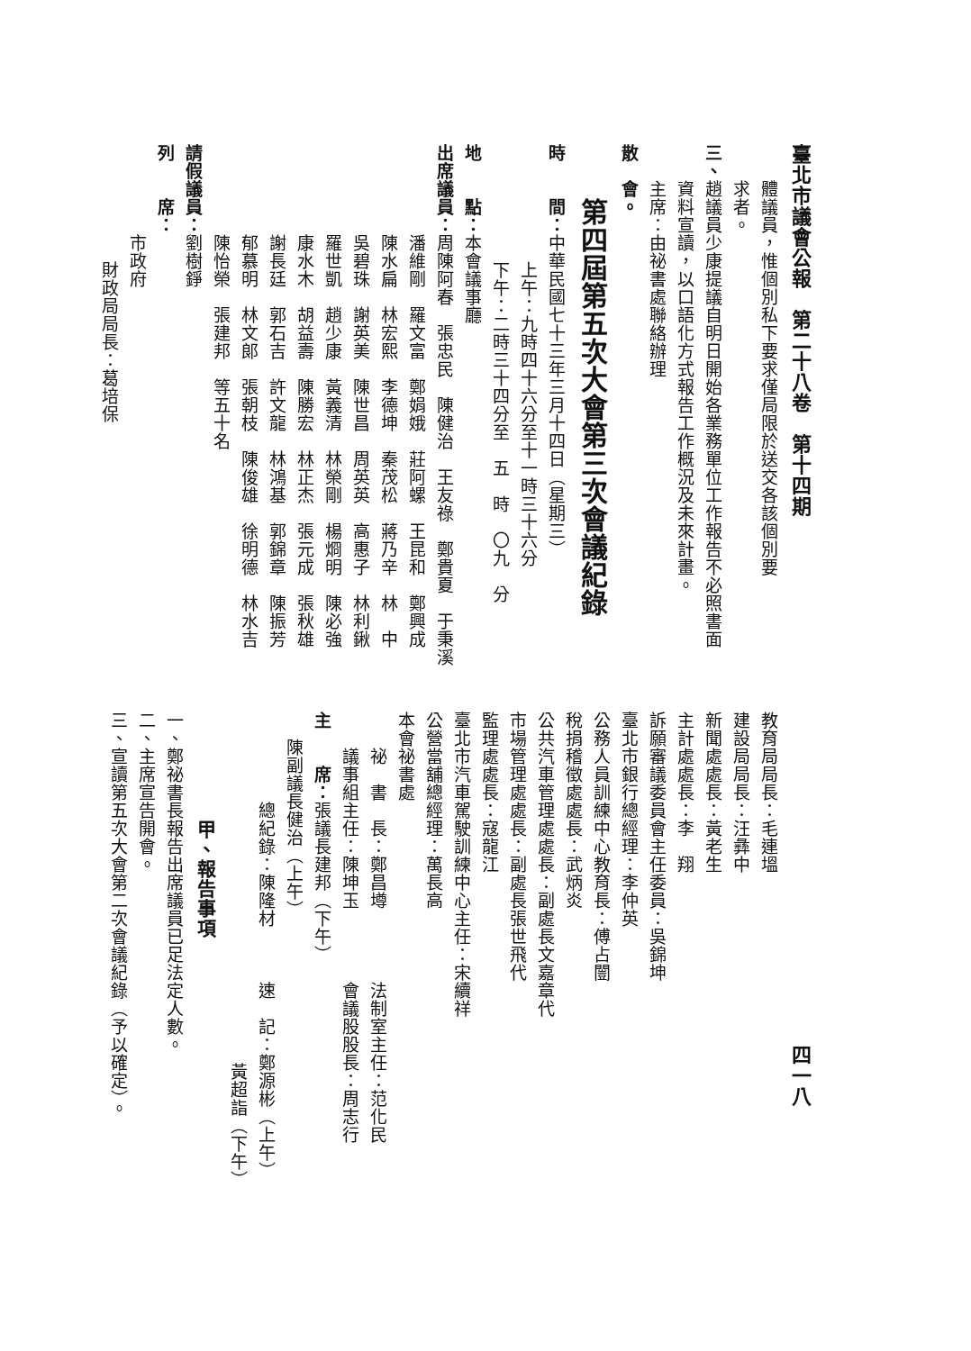臺北市議會公報　第二十八卷　第十四期
體議員，惟個別私下要求僅局限於送交各該個別要
求者。
三、趙議員少康提議自明日開始各業務單位工作報告不必照書面
資料宣讀，以口語化方式報告工作概況及未來計畫。
主席：由祕書處聯絡辦理
散　會。
第四屆第五次大會第三次會議紀錄
時　　間：中華民國七十三年三月十四日（星期三）
上午：九時四十六分至十一時三十六分
下午：二時三十四分至　五　時　〇九　分
地　　點：本會議事廳
出席議員：周陳阿春　張忠民　陳健治　王友祿　鄭貴夏　于秉溪
潘維剛　羅文富　鄭娟娥　莊阿螺　王昆和　鄭興成
陳水扁　林宏熙　李德坤　秦茂松　蔣乃辛　林　中
吳碧珠　謝英美　陳世昌　周英英　高惠子　林利鍬
羅世凱　趙少康　黃義清　林榮剛　楊烱明　陳必強
康水木　胡益壽　陳勝宏　林正杰　張元成　張秋雄
謝長廷　郭石吉　許文龍　林鴻基　郭錦章　陳振芳
郁慕明　林文郎　張朝枝　陳俊雄　徐明德　林水吉
陳怡榮　張建邦　等五十名
請假議員：劉樹錚
列　　席：
市政府
財政局局長：葛培保
四一八
教育局局長：毛連塭
建設局局長：汪彝中
新聞處處長：黃老生
主計處處長：李　翔
訴願審議委員會主任委員：吳錦坤
臺北市銀行總經理：李仲英
公務人員訓練中心教育長：傅占闓
稅捐稽徵處處長：武炳炎
公共汽車管理處處長：副處長文嘉章代
市場管理處處長：副處長張世飛代
監理處處長：寇龍江
臺北市汽車駕駛訓練中心主任：宋續祥
公營當舖總經理：萬長高
本會祕書處
祕　書　長：鄭昌壿　　　　法制室主任：范化民
議事組主任：陳坤玉　　　　會議股股長：周志行
主　　席：張議長建邦（下午）
陳副議長健治（上午）
總紀錄：陳隆材　　　速　記：鄭源彬（上午）
黃超詣（下午）
甲、報告事項
一、鄭祕書長報告出席議員已足法定人數。
二、主席宣告開會。
三、宣讀第五次大會第二次會議紀錄（予以確定）。